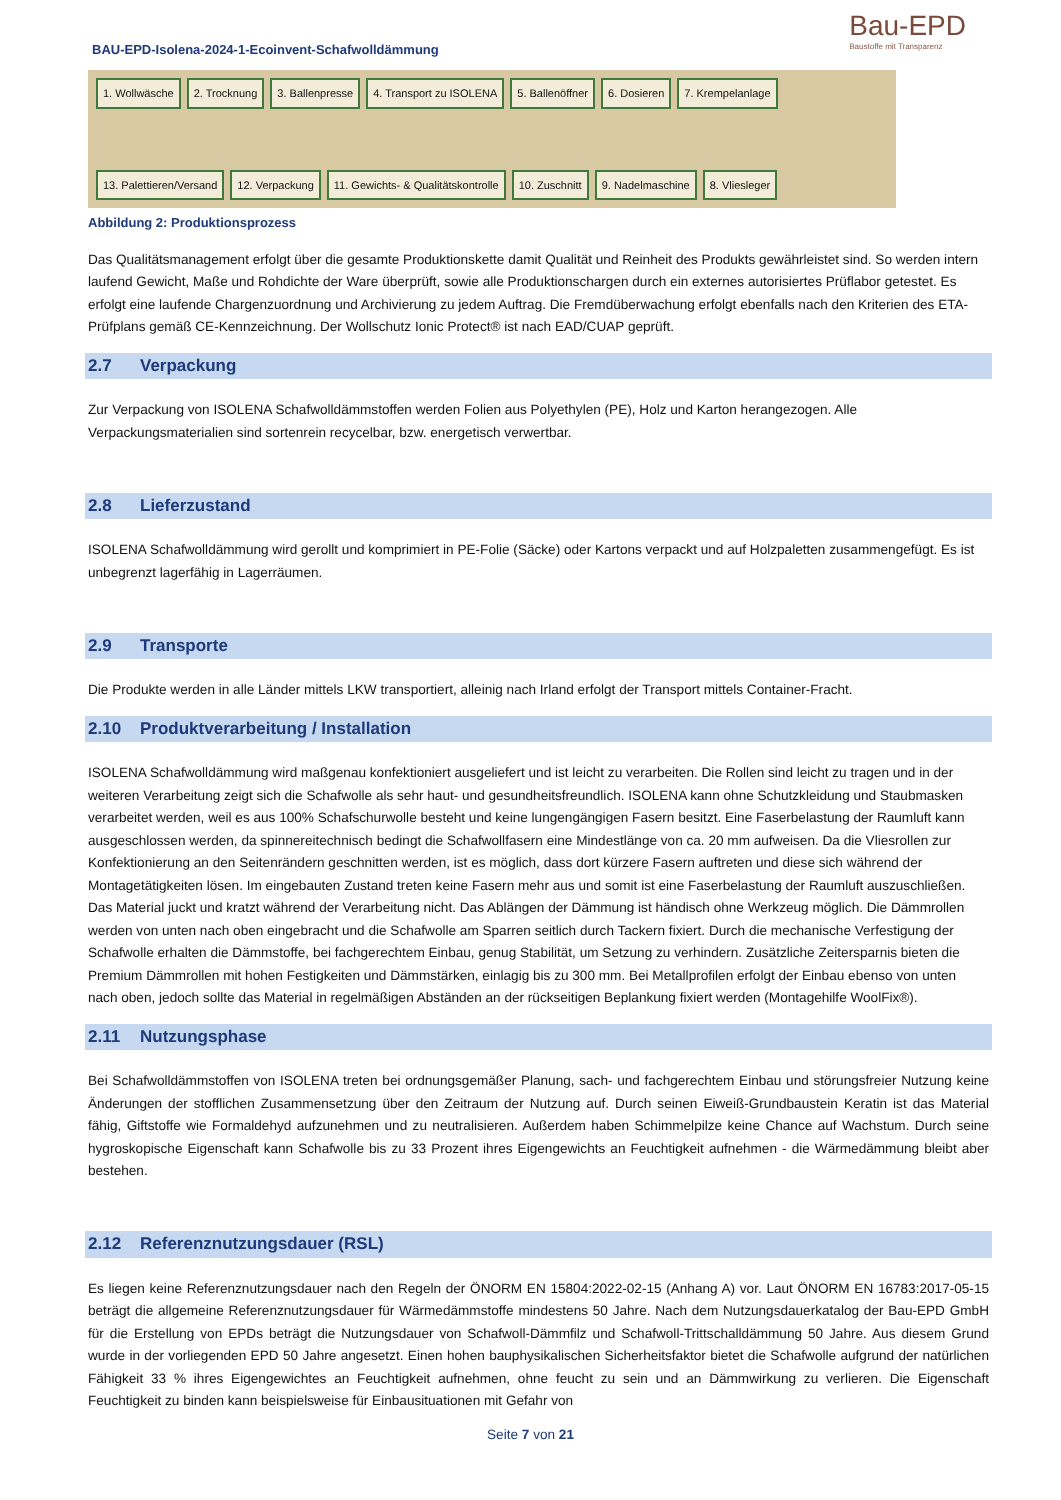BAU-EPD-Isolena-2024-1-Ecoinvent-Schafwolldämmung
Bau-EPD
Baustoffe mit Transparenz
1. Wollwäsche 2. Trocknung 3. Ballenpresse 4. Transport zu ISOLENA 5. Ballenöffner 6. Dosieren 7. Krempelanlage 13. Palettieren/Versand 12. Verpackung 11. Gewichts- & Qualitätskontrolle 10. Zuschnitt 9. Nadelmaschine 8. Vliesleger
Abbildung 2: Produktionsprozess
Das Qualitätsmanagement erfolgt über die gesamte Produktionskette damit Qualität und Reinheit des Produkts gewährleistet sind. So werden intern laufend Gewicht, Maße und Rohdichte der Ware überprüft, sowie alle Produktionschargen durch ein externes autorisiertes Prüflabor getestet. Es erfolgt eine laufende Chargenzuordnung und Archivierung zu jedem Auftrag. Die Fremdüberwachung erfolgt ebenfalls nach den Kriterien des ETA-Prüfplans gemäß CE-Kennzeichnung. Der Wollschutz Ionic Protect® ist nach EAD/CUAP geprüft.
2.7 Verpackung
Zur Verpackung von ISOLENA Schafwolldämmstoffen werden Folien aus Polyethylen (PE), Holz und Karton herangezogen. Alle Verpackungsmaterialien sind sortenrein recycelbar, bzw. energetisch verwertbar.
2.8 Lieferzustand
ISOLENA Schafwolldämmung wird gerollt und komprimiert in PE-Folie (Säcke) oder Kartons verpackt und auf Holzpaletten zusammengefügt. Es ist unbegrenzt lagerfähig in Lagerräumen.
2.9 Transporte
Die Produkte werden in alle Länder mittels LKW transportiert, alleinig nach Irland erfolgt der Transport mittels Container-Fracht.
2.10 Produktverarbeitung / Installation
ISOLENA Schafwolldämmung wird maßgenau konfektioniert ausgeliefert und ist leicht zu verarbeiten. Die Rollen sind leicht zu tragen und in der weiteren Verarbeitung zeigt sich die Schafwolle als sehr haut- und gesundheitsfreundlich. ISOLENA kann ohne Schutzkleidung und Staubmasken verarbeitet werden, weil es aus 100% Schafschurwolle besteht und keine lungengängigen Fasern besitzt. Eine Faserbelastung der Raumluft kann ausgeschlossen werden, da spinnereitechnisch bedingt die Schafwollfasern eine Mindestlänge von ca. 20 mm aufweisen. Da die Vliesrollen zur Konfektionierung an den Seitenrändern geschnitten werden, ist es möglich, dass dort kürzere Fasern auftreten und diese sich während der Montagetätigkeiten lösen. Im eingebauten Zustand treten keine Fasern mehr aus und somit ist eine Faserbelastung der Raumluft auszuschließen. Das Material juckt und kratzt während der Verarbeitung nicht. Das Ablängen der Dämmung ist händisch ohne Werkzeug möglich. Die Dämmrollen werden von unten nach oben eingebracht und die Schafwolle am Sparren seitlich durch Tackern fixiert. Durch die mechanische Verfestigung der Schafwolle erhalten die Dämmstoffe, bei fachgerechtem Einbau, genug Stabilität, um Setzung zu verhindern. Zusätzliche Zeitersparnis bieten die Premium Dämmrollen mit hohen Festigkeiten und Dämmstärken, einlagig bis zu 300 mm. Bei Metallprofilen erfolgt der Einbau ebenso von unten nach oben, jedoch sollte das Material in regelmäßigen Abständen an der rückseitigen Beplankung fixiert werden (Montagehilfe WoolFix®).
2.11 Nutzungsphase
Bei Schafwolldämmstoffen von ISOLENA treten bei ordnungsgemäßer Planung, sach- und fachgerechtem Einbau und störungsfreier Nutzung keine Änderungen der stofflichen Zusammensetzung über den Zeitraum der Nutzung auf. Durch seinen Eiweiß-Grundbaustein Keratin ist das Material fähig, Giftstoffe wie Formaldehyd aufzunehmen und zu neutralisieren. Außerdem haben Schimmelpilze keine Chance auf Wachstum. Durch seine hygroskopische Eigenschaft kann Schafwolle bis zu 33 Prozent ihres Eigengewichts an Feuchtigkeit aufnehmen - die Wärmedämmung bleibt aber bestehen.
2.12 Referenznutzungsdauer (RSL)
Es liegen keine Referenznutzungsdauer nach den Regeln der ÖNORM EN 15804:2022-02-15 (Anhang A) vor. Laut ÖNORM EN 16783:2017-05-15 beträgt die allgemeine Referenznutzungsdauer für Wärmedämmstoffe mindestens 50 Jahre. Nach dem Nutzungsdauerkatalog der Bau-EPD GmbH für die Erstellung von EPDs beträgt die Nutzungsdauer von Schafwoll-Dämmfilz und Schafwoll-Trittschalldämmung 50 Jahre. Aus diesem Grund wurde in der vorliegenden EPD 50 Jahre angesetzt. Einen hohen bauphysikalischen Sicherheitsfaktor bietet die Schafwolle aufgrund der natürlichen Fähigkeit 33 % ihres Eigengewichtes an Feuchtigkeit aufnehmen, ohne feucht zu sein und an Dämmwirkung zu verlieren. Die Eigenschaft Feuchtigkeit zu binden kann beispielsweise für Einbausituationen mit Gefahr von
Seite 7 von 21